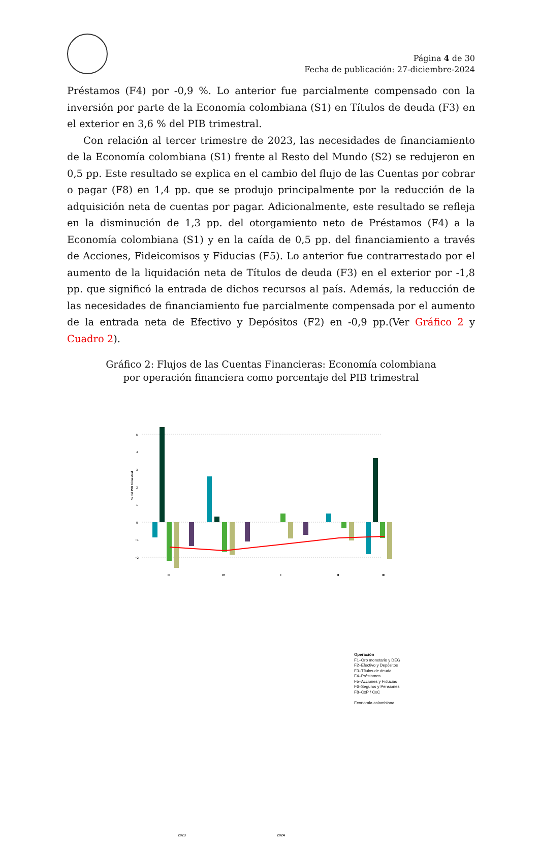Página 4 de 30
Fecha de publicación: 27-diciembre-2024
Préstamos (F4) por -0,9 %. Lo anterior fue parcialmente compensado con la inversión por parte de la Economía colombiana (S1) en Títulos de deuda (F3) en el exterior en 3,6 % del PIB trimestral.
Con relación al tercer trimestre de 2023, las necesidades de financiamiento de la Economía colombiana (S1) frente al Resto del Mundo (S2) se redujeron en 0,5 pp. Este resultado se explica en el cambio del flujo de las Cuentas por cobrar o pagar (F8) en 1,4 pp. que se produjo principalmente por la reducción de la adquisición neta de cuentas por pagar. Adicionalmente, este resultado se refleja en la disminución de 1,3 pp. del otorgamiento neto de Préstamos (F4) a la Economía colombiana (S1) y en la caída de 0,5 pp. del financiamiento a través de Acciones, Fideicomisos y Fiducias (F5). Lo anterior fue contrarrestado por el aumento de la liquidación neta de Títulos de deuda (F3) en el exterior por -1,8 pp. que significó la entrada de dichos recursos al país. Además, la reducción de las necesidades de financiamiento fue parcialmente compensada por el aumento de la entrada neta de Efectivo y Depósitos (F2) en -0,9 pp.(Ver Gráfico 2 y Cuadro 2).
Gráfico 2: Flujos de las Cuentas Financieras: Economía colombiana
por operación financiera como porcentaje del PIB trimestral
% del PIB trimestral
5
4
3
2
1
0
−1
−2
III
IV
I
II
III
Operación
F1–Oro monetario y DEG
F2–Efectivo y Depósitos
F3–Títulos de deuda
F4–Préstamos
F5–Acciones y Fiducias
F6–Seguros y Pensiones
F8–CxP / CxC
Economía colombiana
2023 2024